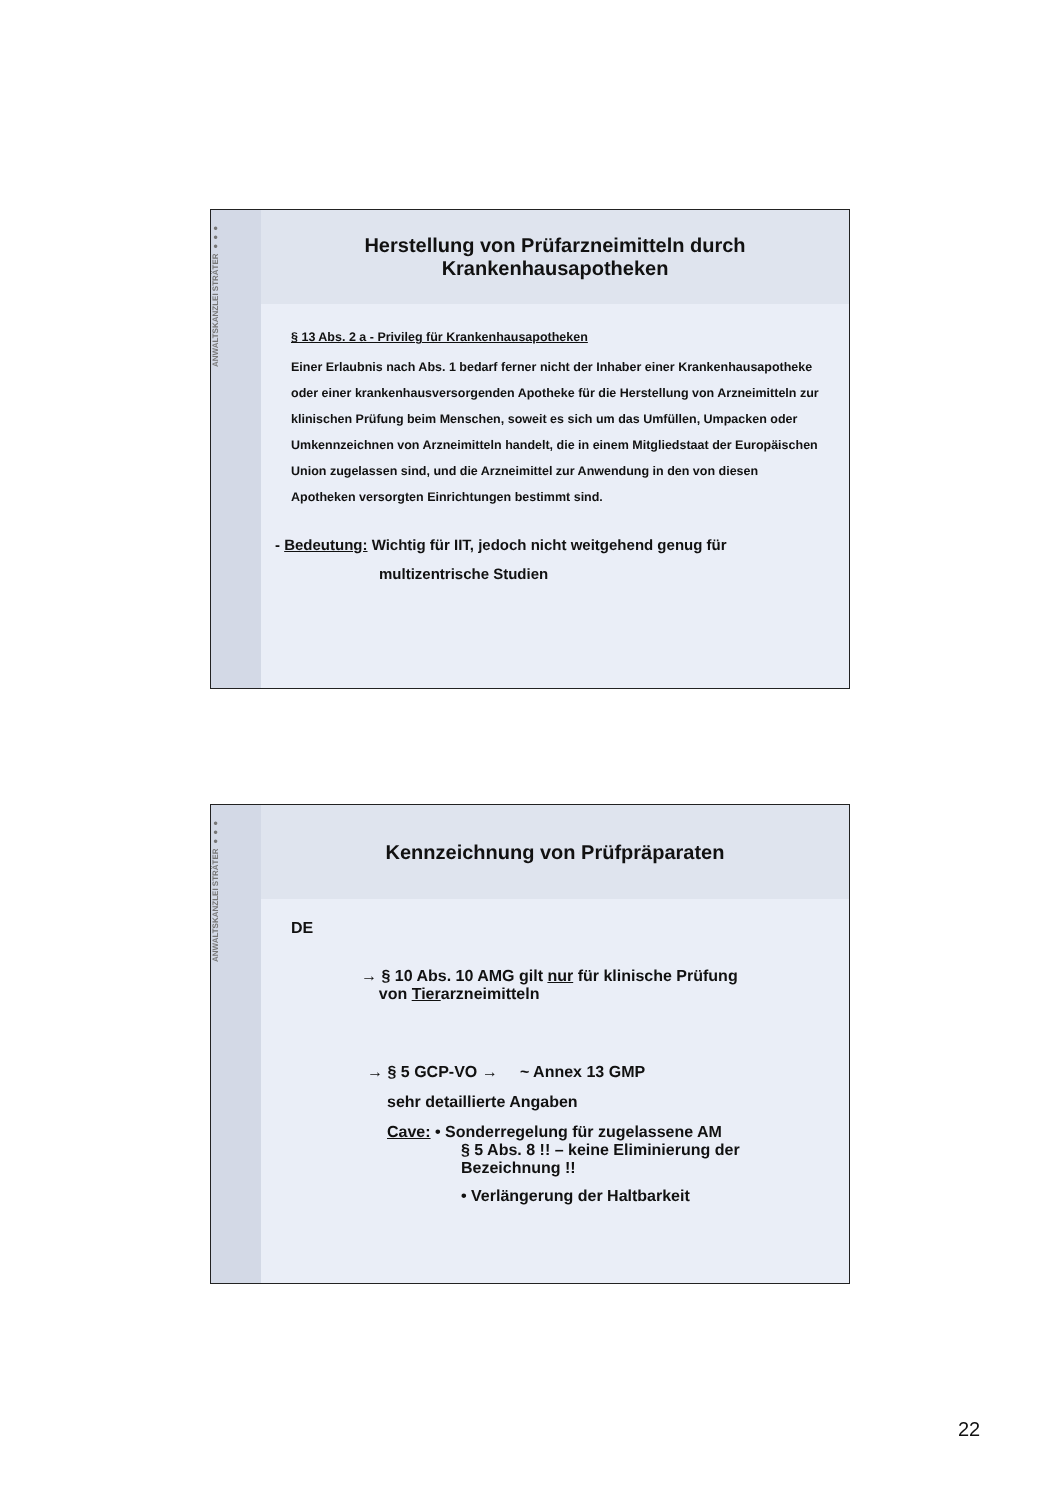ANWALTSKANZLEI STRÄTER ●●●
Herstellung von Prüfarzneimitteln durch
Krankenhausapotheken
§ 13 Abs. 2 a - Privileg für Krankenhausapotheken
Einer Erlaubnis nach Abs. 1 bedarf ferner nicht der Inhaber einer Krankenhausapotheke oder einer krankenhausversorgenden Apotheke für die Herstellung von Arzneimitteln zur klinischen Prüfung beim Menschen, soweit es sich um das Umfüllen, Umpacken oder Umkennzeichnen von Arzneimitteln handelt, die in einem Mitgliedstaat der Europäischen Union zugelassen sind, und die Arzneimittel zur Anwendung in den von diesen Apotheken versorgten Einrichtungen bestimmt sind.
- Bedeutung: Wichtig für IIT, jedoch nicht weitgehend genug für
multizentrische Studien
ANWALTSKANZLEI STRÄTER ●●●
Kennzeichnung von Prüfpräparaten
DE
→ § 10 Abs. 10 AMG gilt nur für klinische Prüfung
von Tierarzneimitteln
→ § 5 GCP-VO → ~ Annex 13 GMP
sehr detaillierte Angaben
Cave: • Sonderregelung für zugelassene AM
§ 5 Abs. 8 !! – keine Eliminierung der
Bezeichnung !!
• Verlängerung der Haltbarkeit
22